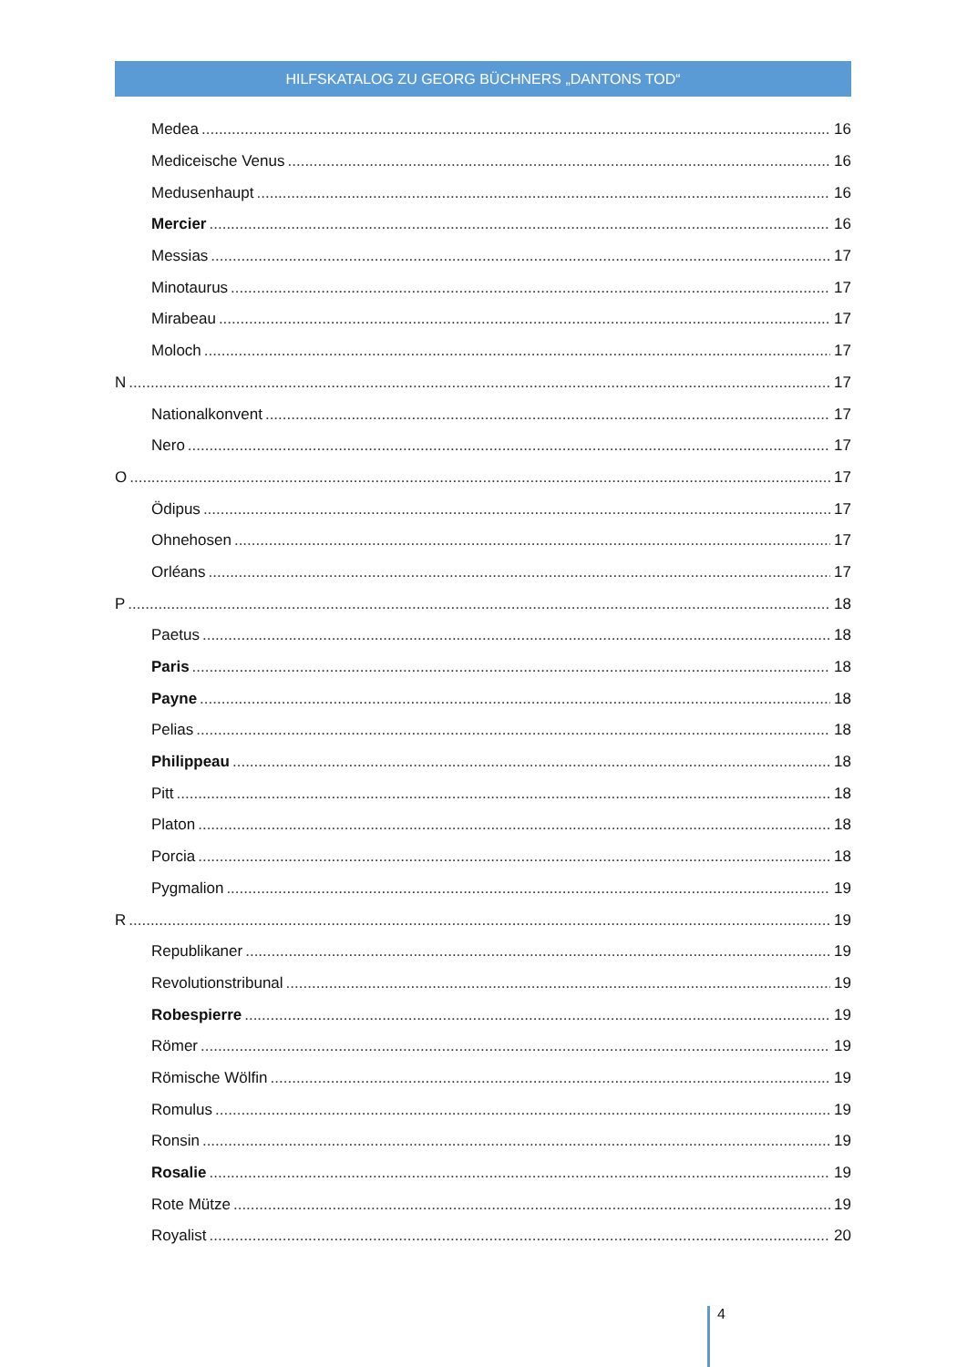HILFSKATALOG ZU GEORG BÜCHNERS „DANTONS TOD“
Medea 16
Mediceische Venus 16
Medusenhaupt 16
Mercier 16
Messias 17
Minotaurus 17
Mirabeau 17
Moloch 17
N 17
Nationalkonvent 17
Nero 17
O 17
Ödipus 17
Ohnehosen 17
Orléans 17
P 18
Paetus 18
Paris 18
Payne 18
Pelias 18
Philippeau 18
Pitt 18
Platon 18
Porcia 18
Pygmalion 19
R 19
Republikaner 19
Revolutionstribunal 19
Robespierre 19
Römer 19
Römische Wölfin 19
Romulus 19
Ronsin 19
Rosalie 19
Rote Mütze 19
Royalist 20
4